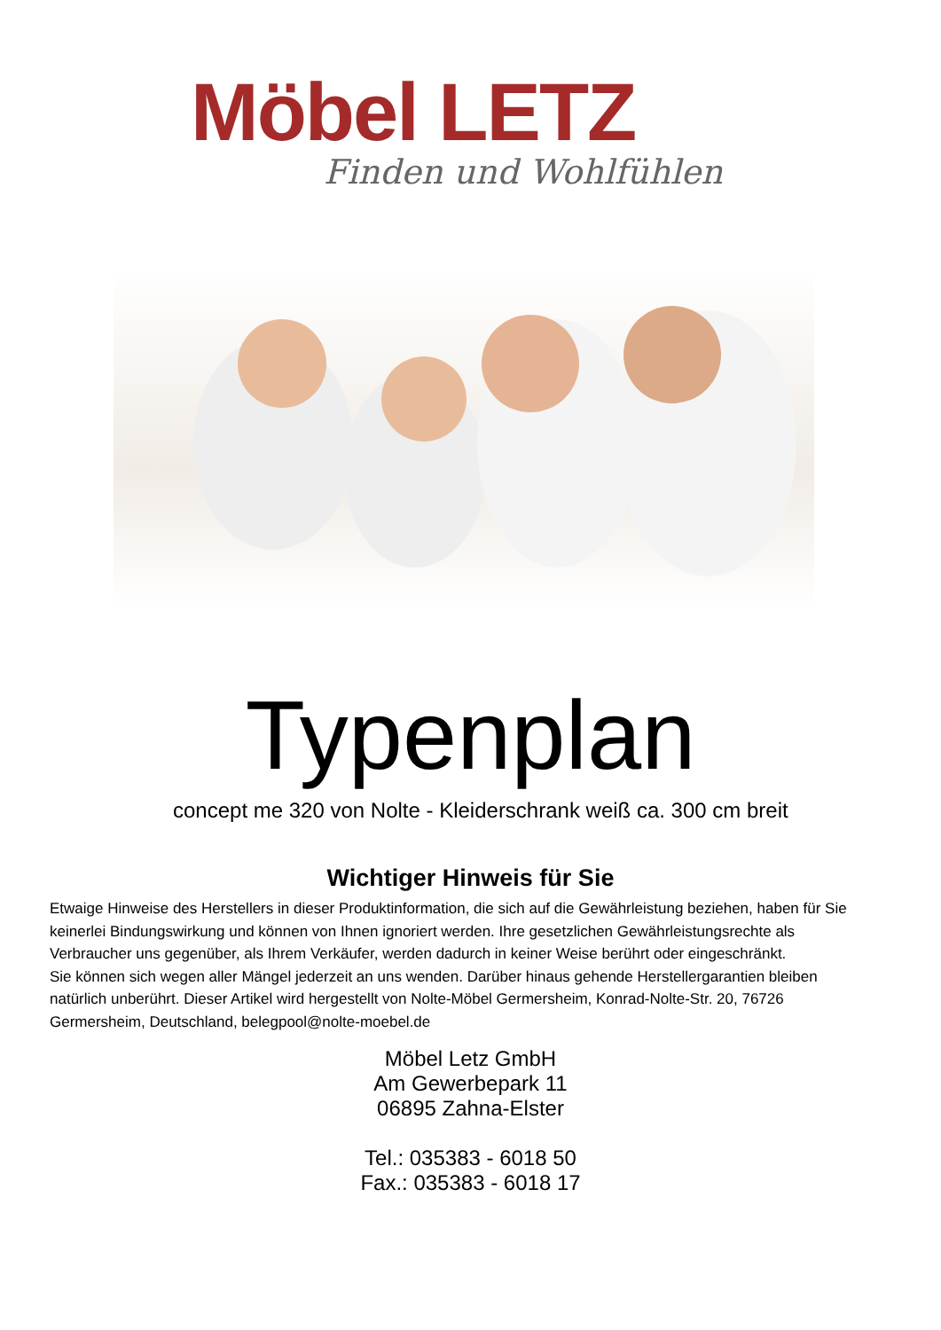Möbel LETZ
Finden und Wohlfühlen
Typenplan
concept me 320 von Nolte - Kleiderschrank weiß ca. 300 cm breit
Wichtiger Hinweis für Sie
Etwaige Hinweise des Herstellers in dieser Produktinformation, die sich auf die Gewährleistung beziehen, haben für Sie keinerlei Bindungswirkung und können von Ihnen ignoriert werden. Ihre gesetzlichen Gewährleistungsrechte als Verbraucher uns gegenüber, als Ihrem Verkäufer, werden dadurch in keiner Weise berührt oder eingeschränkt.
Sie können sich wegen aller Mängel jederzeit an uns wenden. Darüber hinaus gehende Herstellergarantien bleiben natürlich unberührt. Dieser Artikel wird hergestellt von Nolte-Möbel Germersheim, Konrad-Nolte-Str. 20, 76726 Germersheim, Deutschland, belegpool@nolte-moebel.de
Möbel Letz GmbH
Am Gewerbepark 11
06895 Zahna-Elster
Tel.: 035383 - 6018 50
Fax.: 035383 - 6018 17